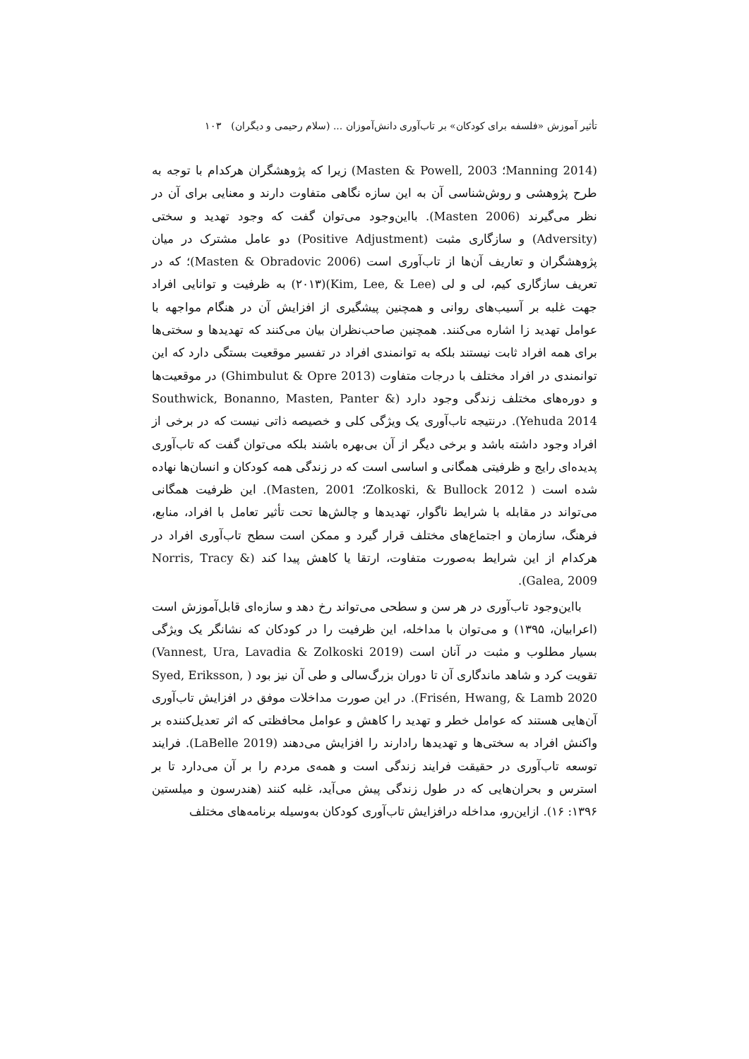تأثیر آموزش «فلسفه برای کودکان» بر تاب‌آوری دانش‌آموزان ... (سلام رحیمی و دیگران) ۱۰۳
(Manning 2014؛ Masten & Powell, 2003) زیرا که پژوهشگران هرکدام با توجه به طرح پژوهشی و روش‌شناسی آن به این سازه نگاهی متفاوت دارند و معنایی برای آن در نظر می‌گیرند (Masten 2006). بااین‌وجود می‌توان گفت که وجود تهدید و سختی (Adversity) و سازگاری مثبت (Positive Adjustment) دو عامل مشترک در میان پژوهشگران و تعاریف آن‌ها از تاب‌آوری است (Masten & Obradovic 2006)؛ که در تعریف سازگاری کیم، لی و لی (Kim, Lee, & Lee)(۲۰۱۳) به ظرفیت و توانایی افراد جهت غلبه بر آسیب‌های روانی و همچنین پیشگیری از افزایش آن در هنگام مواجهه با عوامل تهدید زا اشاره می‌کنند. همچنین صاحب‌نظران بیان می‌کنند که تهدیدها و سختی‌ها برای همه افراد ثابت نیستند بلکه به توانمندی افراد در تفسیر موقعیت بستگی دارد که این توانمندی در افراد مختلف با درجات متفاوت (Ghimbulut & Opre 2013) در موقعیت‌ها و دوره‌های مختلف زندگی وجود دارد (Southwick, Bonanno, Masten, Panter & Yehuda 2014). درنتیجه تاب‌آوری یک ویژگی کلی و خصیصه ذاتی نیست که در برخی از افراد وجود داشته باشد و برخی دیگر از آن بی‌بهره باشند بلکه می‌توان گفت که تاب‌آوری پدیده‌ای رایج و ظرفیتی همگانی و اساسی است که در زندگی همه کودکان و انسان‌ها نهاده شده است ( Zolkoski, & Bullock 2012؛ Masten, 2001). این ظرفیت همگانی می‌تواند در مقابله با شرایط ناگوار، تهدیدها و چالش‌ها تحت تأثیر تعامل با افراد، منابع، فرهنگ، سازمان و اجتماع‌های مختلف قرار گیرد و ممکن است سطح تاب‌آوری افراد در هرکدام از این شرایط به‌صورت متفاوت، ارتقا یا کاهش پیدا کند (Norris, Tracy & Galea, 2009).
بااین‌وجود تاب‌آوری در هر سن و سطحی می‌تواند رخ دهد و سازه‌ای قابل‌آموزش است (اعرابیان، ۱۳۹۵) و می‌توان با مداخله، این ظرفیت را در کودکان که نشانگر یک ویژگی بسیار مطلوب و مثبت در آنان است (Vannest, Ura, Lavadia & Zolkoski 2019) تقویت کرد و شاهد ماندگاری آن تا دوران بزرگ‌سالی و طی آن نیز بود ( Syed, Eriksson, Frisén, Hwang, & Lamb 2020). در این صورت مداخلات موفق در افزایش تاب‌آوری آن‌هایی هستند که عوامل خطر و تهدید را کاهش و عوامل محافظتی که اثر تعدیل‌کننده بر واکنش افراد به سختی‌ها و تهدیدها رادارند را افزایش می‌دهند (LaBelle 2019). فرایند توسعه تاب‌آوری در حقیقت فرایند زندگی است و همه‌ی مردم را بر آن می‌دارد تا بر استرس و بحران‌هایی که در طول زندگی پیش می‌آید، غلبه کنند (هندرسون و میلستین ۱۳۹۶: ۱۶). ازاین‌رو، مداخله درافزایش تاب‌آوری کودکان به‌وسیله برنامه‌های مختلف